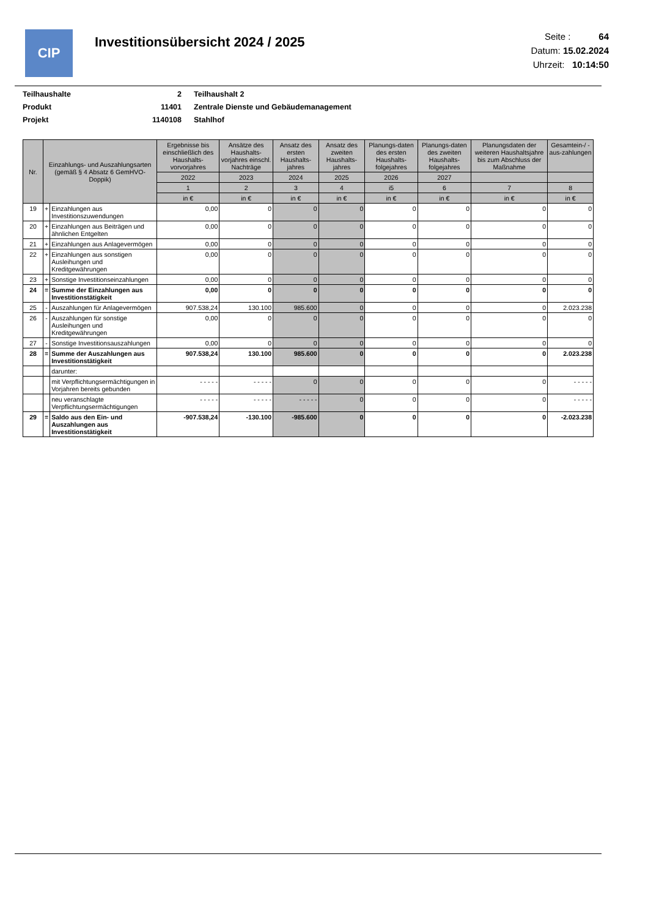CIP
Investitionsübersicht 2024 / 2025
Seite : 64
Datum: 15.02.2024
Uhrzeit: 10:14:50
| Teilhaushalte | 2 | Teilhaushalt 2 |
| Produkt | 11401 | Zentrale Dienste und Gebäudemanagement |
| Projekt | 1140108 | Stahlhof |
| Nr. | Einzahlungs- und Auszahlungsarten (gemäß § 4 Absatz 6 GemHVO-Doppik) | | Ergebnisse bis einschließlich des Haushalts-vorvorjahres | Ansätze des Haushalts-vorjahres einschl. Nachträge | Ansatz des ersten Haushalts-jahres | Ansatz des zweiten Haushalts-jahres | Planungs-daten des ersten Haushalts-folgejahres | Planungs-daten des zweiten Haushalts-folgejahres | Planungsdaten der weiteren Haushaltsjahre bis zum Abschluss der Maßnahme | Gesamtein-/ -aus-zahlungen |
| --- | --- | --- | --- | --- | --- | --- | --- | --- | --- | --- |
| | | | 2022 | 2023 | 2024 | 2025 | 2026 | 2027 | | |
| | | | 1 | 2 | 3 | 4 | i5 | 6 | 7 | 8 |
| | | | in € | in € | in € | in € | in € | in € | in € | in € |
| 19 | + | Einzahlungen aus Investitionszuwendungen | 0,00 | 0 | 0 | 0 | 0 | 0 | 0 | 0 |
| 20 | + | Einzahlungen aus Beiträgen und ähnlichen Entgelten | 0,00 | 0 | 0 | 0 | 0 | 0 | 0 | 0 |
| 21 | + | Einzahlungen aus Anlagevermögen | 0,00 | 0 | 0 | 0 | 0 | 0 | 0 | 0 |
| 22 | + | Einzahlungen aus sonstigen Ausleihungen und Kreditgewährungen | 0,00 | 0 | 0 | 0 | 0 | 0 | 0 | 0 |
| 23 | + | Sonstige Investitionseinzahlungen | 0,00 | 0 | 0 | 0 | 0 | 0 | 0 | 0 |
| 24 | = | Summe der Einzahlungen aus Investitionstätigkeit | 0,00 | 0 | 0 | 0 | 0 | 0 | 0 | 0 |
| 25 | - | Auszahlungen für Anlagevermögen | 907.538,24 | 130.100 | 985.600 | 0 | 0 | 0 | 0 | 2.023.238 |
| 26 | - | Auszahlungen für sonstige Ausleihungen und Kreditgewährungen | 0,00 | 0 | 0 | 0 | 0 | 0 | 0 | 0 |
| 27 | - | Sonstige Investitionsauszahlungen | 0,00 | 0 | 0 | 0 | 0 | 0 | 0 | 0 |
| 28 | = | Summe der Auszahlungen aus Investitionstätigkeit | 907.538,24 | 130.100 | 985.600 | 0 | 0 | 0 | 0 | 2.023.238 |
| | | darunter: | | | | | | | | |
| | | mit Verpflichtungsermächtigungen in Vorjahren bereits gebunden | - - - - - | - - - - - | 0 | 0 | 0 | 0 | 0 | - - - - - |
| | | neu veranschlagte Verpflichtungsermächtigungen | - - - - - | - - - - - | - - - - - | 0 | 0 | 0 | 0 | - - - - - |
| 29 | = | Saldo aus den Ein- und Auszahlungen aus Investitionstätigkeit | -907.538,24 | -130.100 | -985.600 | 0 | 0 | 0 | 0 | -2.023.238 |